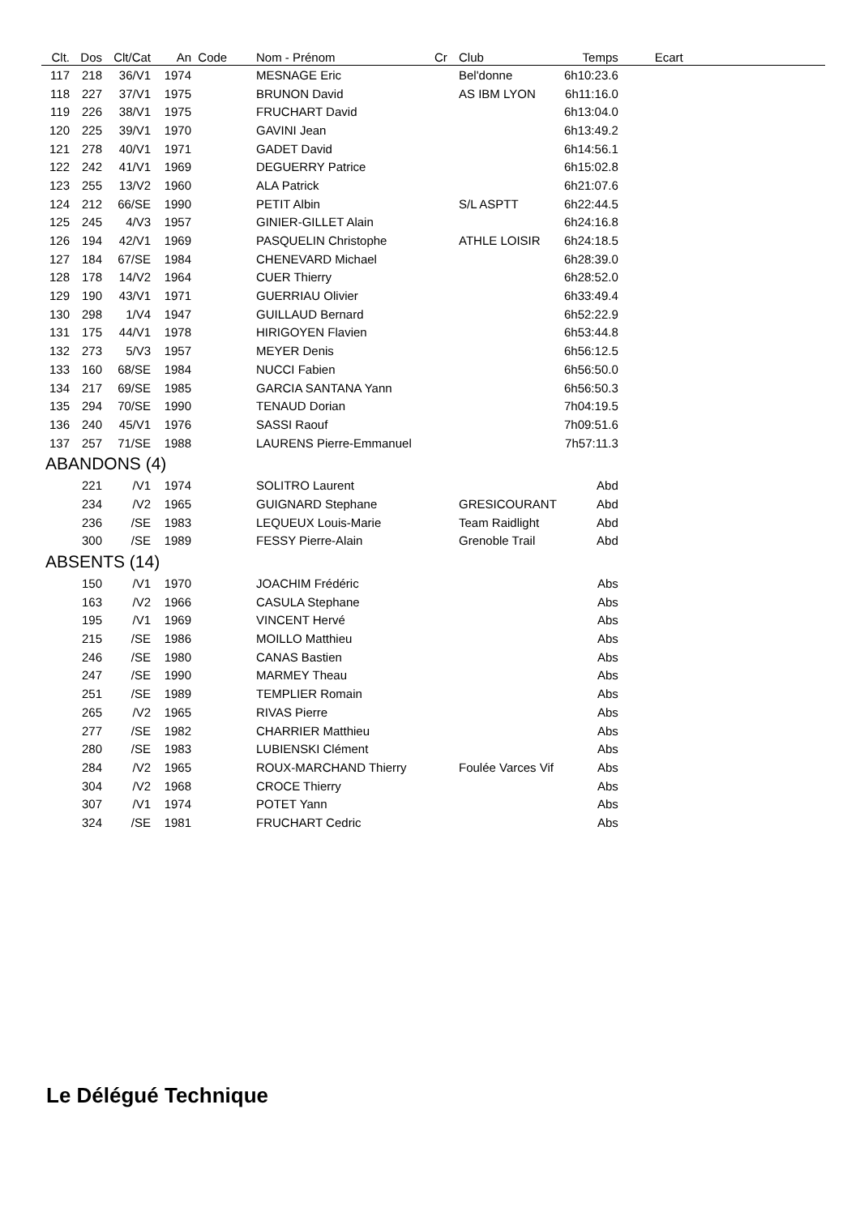| Clt. | Dos | Clt/Cat | An | Code | Nom - Prénom | Cr | Club | Temps | Ecart | |
| --- | --- | --- | --- | --- | --- | --- | --- | --- | --- | --- |
| 117 | 218 | 36/V1 | 1974 | | MESNAGE Eric | | Bel'donne | 6h10:23.6 | | |
| 118 | 227 | 37/V1 | 1975 | | BRUNON David | | AS IBM LYON | 6h11:16.0 | | |
| 119 | 226 | 38/V1 | 1975 | | FRUCHART David | | | 6h13:04.0 | | |
| 120 | 225 | 39/V1 | 1970 | | GAVINI Jean | | | 6h13:49.2 | | |
| 121 | 278 | 40/V1 | 1971 | | GADET David | | | 6h14:56.1 | | |
| 122 | 242 | 41/V1 | 1969 | | DEGUERRY Patrice | | | 6h15:02.8 | | |
| 123 | 255 | 13/V2 | 1960 | | ALA Patrick | | | 6h21:07.6 | | |
| 124 | 212 | 66/SE | 1990 | | PETIT Albin | | S/L ASPTT | 6h22:44.5 | | |
| 125 | 245 | 4/V3 | 1957 | | GINIER-GILLET Alain | | | 6h24:16.8 | | |
| 126 | 194 | 42/V1 | 1969 | | PASQUELIN Christophe | | ATHLE LOISIR | 6h24:18.5 | | |
| 127 | 184 | 67/SE | 1984 | | CHENEVARD Michael | | | 6h28:39.0 | | |
| 128 | 178 | 14/V2 | 1964 | | CUER Thierry | | | 6h28:52.0 | | |
| 129 | 190 | 43/V1 | 1971 | | GUERRIAU Olivier | | | 6h33:49.4 | | |
| 130 | 298 | 1/V4 | 1947 | | GUILLAUD Bernard | | | 6h52:22.9 | | |
| 131 | 175 | 44/V1 | 1978 | | HIRIGOYEN Flavien | | | 6h53:44.8 | | |
| 132 | 273 | 5/V3 | 1957 | | MEYER Denis | | | 6h56:12.5 | | |
| 133 | 160 | 68/SE | 1984 | | NUCCI Fabien | | | 6h56:50.0 | | |
| 134 | 217 | 69/SE | 1985 | | GARCIA SANTANA Yann | | | 6h56:50.3 | | |
| 135 | 294 | 70/SE | 1990 | | TENAUD Dorian | | | 7h04:19.5 | | |
| 136 | 240 | 45/V1 | 1976 | | SASSI Raouf | | | 7h09:51.6 | | |
| 137 | 257 | 71/SE | 1988 | | LAURENS Pierre-Emmanuel | | | 7h57:11.3 | | |
| ABANDONS (4) | | | | | | | | | | |
| | 221 | /V1 | 1974 | | SOLITRO Laurent | | | Abd | | |
| | 234 | /V2 | 1965 | | GUIGNARD Stephane | | GRESICOURANT | Abd | | |
| | 236 | /SE | 1983 | | LEQUEUX Louis-Marie | | Team Raidlight | Abd | | |
| | 300 | /SE | 1989 | | FESSY Pierre-Alain | | Grenoble Trail | Abd | | |
| ABSENTS (14) | | | | | | | | | | |
| | 150 | /V1 | 1970 | | JOACHIM Frédéric | | | Abs | | |
| | 163 | /V2 | 1966 | | CASULA Stephane | | | Abs | | |
| | 195 | /V1 | 1969 | | VINCENT Hervé | | | Abs | | |
| | 215 | /SE | 1986 | | MOILLO Matthieu | | | Abs | | |
| | 246 | /SE | 1980 | | CANAS Bastien | | | Abs | | |
| | 247 | /SE | 1990 | | MARMEY Theau | | | Abs | | |
| | 251 | /SE | 1989 | | TEMPLIER Romain | | | Abs | | |
| | 265 | /V2 | 1965 | | RIVAS Pierre | | | Abs | | |
| | 277 | /SE | 1982 | | CHARRIER Matthieu | | | Abs | | |
| | 280 | /SE | 1983 | | LUBIENSKI Clément | | | Abs | | |
| | 284 | /V2 | 1965 | | ROUX-MARCHAND Thierry | | Foulée Varces Vif | Abs | | |
| | 304 | /V2 | 1968 | | CROCE Thierry | | | Abs | | |
| | 307 | /V1 | 1974 | | POTET Yann | | | Abs | | |
| | 324 | /SE | 1981 | | FRUCHART Cedric | | | Abs | | |
Le Délégué Technique